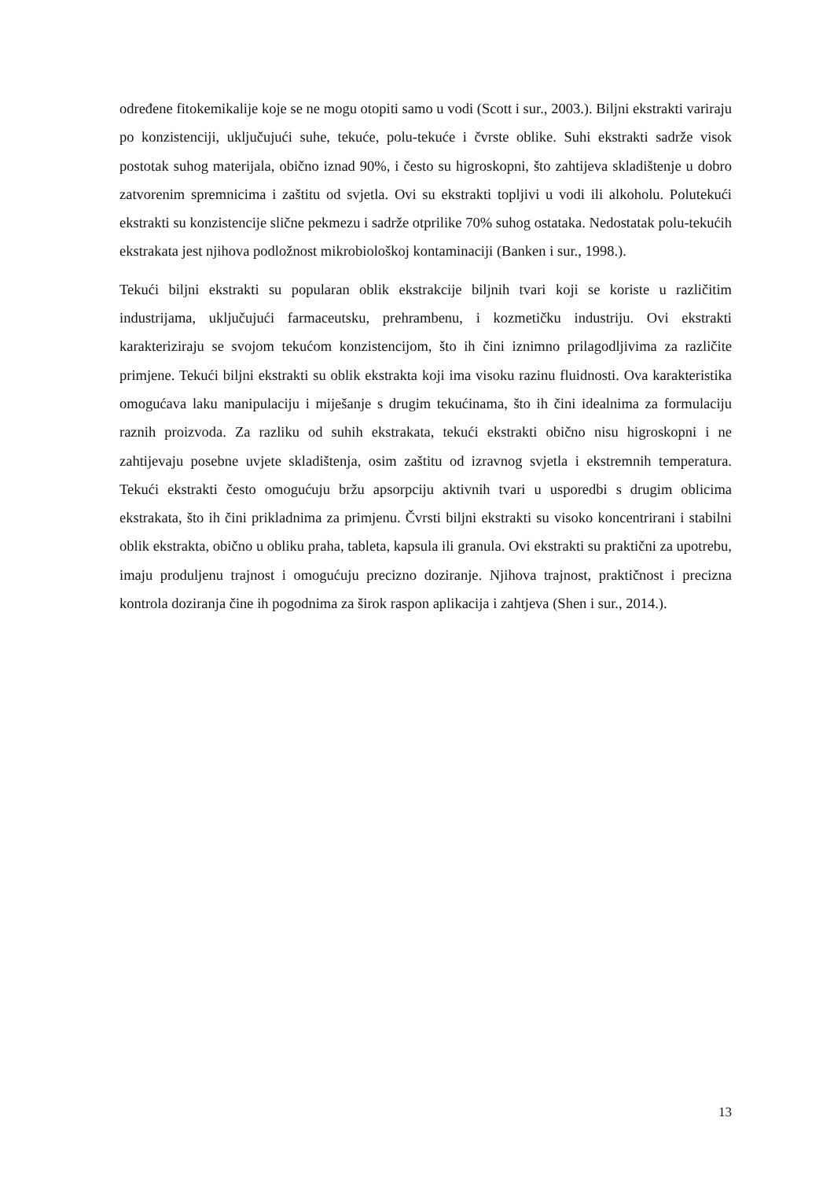određene fitokemikalije koje se ne mogu otopiti samo u vodi (Scott i sur., 2003.). Biljni ekstrakti variraju po konzistenciji, uključujući suhe, tekuće, polu-tekuće i čvrste oblike. Suhi ekstrakti sadrže visok postotak suhog materijala, obično iznad 90%, i često su higroskopni, što zahtijeva skladištenje u dobro zatvorenim spremnicima i zaštitu od svjetla. Ovi su ekstrakti topljivi u vodi ili alkoholu. Polutekući ekstrakti su konzistencije slične pekmezu i sadrže otprilike 70% suhog ostataka. Nedostatak polu-tekućih ekstrakata jest njihova podložnost mikrobiološkoj kontaminaciji (Banken i sur., 1998.).
Tekući biljni ekstrakti su popularan oblik ekstrakcije biljnih tvari koji se koriste u različitim industrijama, uključujući farmaceutsku, prehrambenu, i kozmetičku industriju. Ovi ekstrakti karakteriziraju se svojom tekućom konzistencijom, što ih čini iznimno prilagodljivima za različite primjene. Tekući biljni ekstrakti su oblik ekstrakta koji ima visoku razinu fluidnosti. Ova karakteristika omogućava laku manipulaciju i miješanje s drugim tekućinama, što ih čini idealnima za formulaciju raznih proizvoda. Za razliku od suhih ekstrakata, tekući ekstrakti obično nisu higroskopni i ne zahtijevaju posebne uvjete skladištenja, osim zaštitu od izravnog svjetla i ekstremnih temperatura. Tekući ekstrakti često omogućuju bržu apsorpciju aktivnih tvari u usporedbi s drugim oblicima ekstrakata, što ih čini prikladnima za primjenu. Čvrsti biljni ekstrakti su visoko koncentrirani i stabilni oblik ekstrakta, obično u obliku praha, tableta, kapsula ili granula. Ovi ekstrakti su praktični za upotrebu, imaju produljenu trajnost i omogućuju precizno doziranje. Njihova trajnost, praktičnost i precizna kontrola doziranja čine ih pogodnima za širok raspon aplikacija i zahtjeva (Shen i sur., 2014.).
13